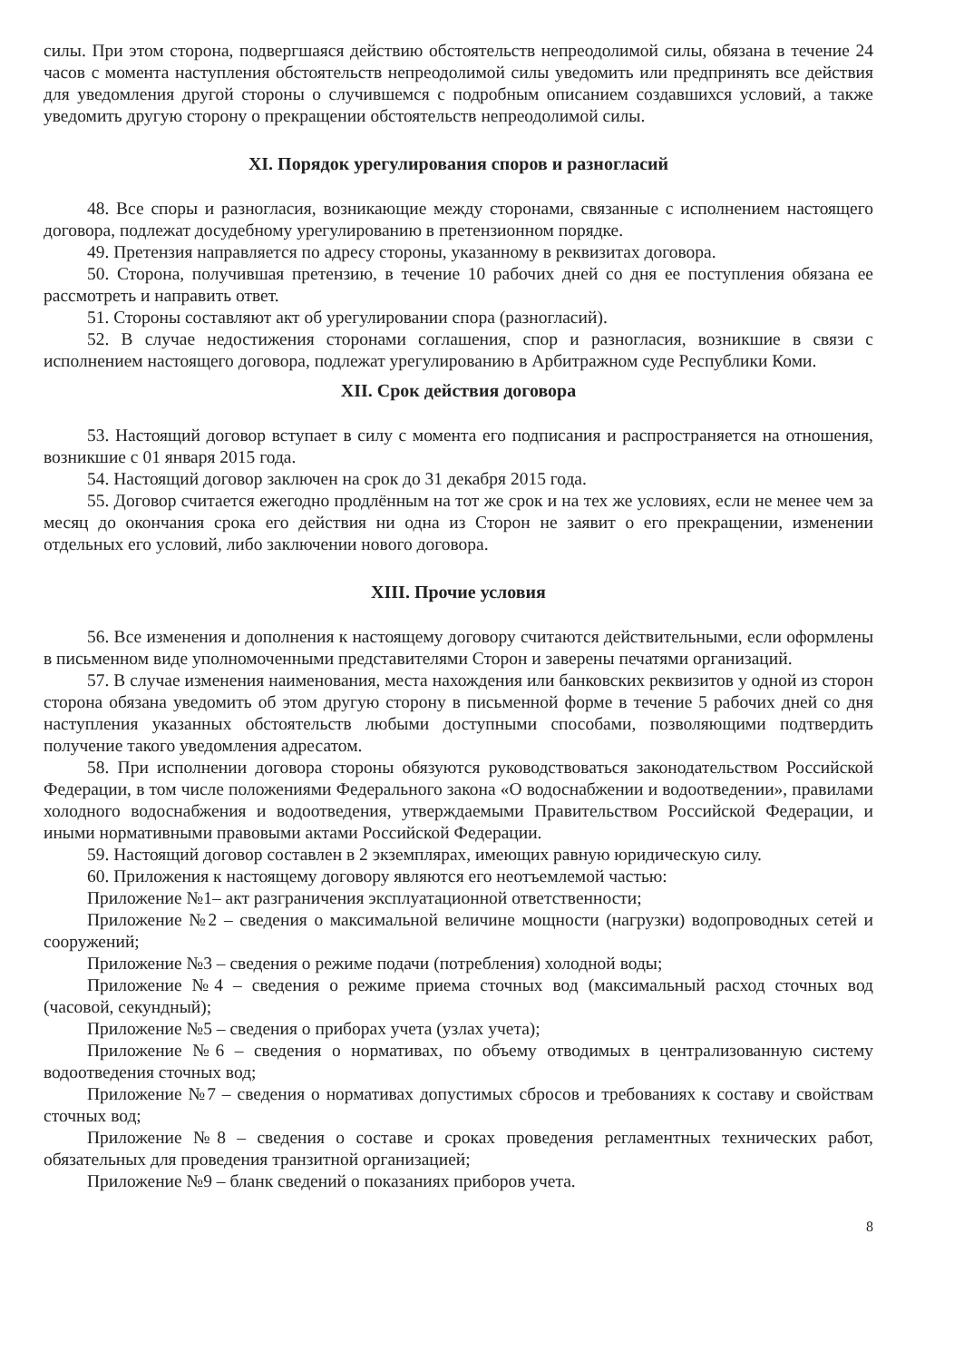силы. При этом сторона, подвергшаяся действию обстоятельств непреодолимой силы, обязана в течение 24 часов с момента наступления обстоятельств непреодолимой силы уведомить или предпринять все действия для уведомления другой стороны о случившемся с подробным описанием создавшихся условий, а также уведомить другую сторону о прекращении обстоятельств непреодолимой силы.
XI. Порядок урегулирования споров и разногласий
48. Все споры и разногласия, возникающие между сторонами, связанные с исполнением настоящего договора, подлежат досудебному урегулированию в претензионном порядке.
49. Претензия направляется по адресу стороны, указанному в реквизитах договора.
50. Сторона, получившая претензию, в течение 10 рабочих дней со дня ее поступления обязана ее рассмотреть и направить ответ.
51. Стороны составляют акт об урегулировании спора (разногласий).
52. В случае недостижения сторонами соглашения, спор и разногласия, возникшие в связи с исполнением настоящего договора, подлежат урегулированию в Арбитражном суде Республики Коми.
XII. Срок действия договора
53. Настоящий договор вступает в силу с момента его подписания и распространяется на отношения, возникшие с 01 января 2015 года.
54. Настоящий договор заключен на срок до 31 декабря 2015 года.
55. Договор считается ежегодно продлённым на тот же срок и на тех же условиях, если не менее чем за месяц до окончания срока его действия ни одна из Сторон не заявит о его прекращении, изменении отдельных его условий, либо заключении нового договора.
XIII. Прочие условия
56. Все изменения и дополнения к настоящему договору считаются действительными, если оформлены в письменном виде уполномоченными представителями Сторон и заверены печатями организаций.
57. В случае изменения наименования, места нахождения или банковских реквизитов у одной из сторон сторона обязана уведомить об этом другую сторону в письменной форме в течение 5 рабочих дней со дня наступления указанных обстоятельств любыми доступными способами, позволяющими подтвердить получение такого уведомления адресатом.
58. При исполнении договора стороны обязуются руководствоваться законодательством Российской Федерации, в том числе положениями Федерального закона «О водоснабжении и водоотведении», правилами холодного водоснабжения и водоотведения, утверждаемыми Правительством Российской Федерации, и иными нормативными правовыми актами Российской Федерации.
59. Настоящий договор составлен в 2 экземплярах, имеющих равную юридическую силу.
60. Приложения к настоящему договору являются его неотъемлемой частью:
Приложение №1– акт разграничения эксплуатационной ответственности;
Приложение №2 – сведения о максимальной величине мощности (нагрузки) водопроводных сетей и сооружений;
Приложение №3 – сведения о режиме подачи (потребления) холодной воды;
Приложение №4 – сведения о режиме приема сточных вод (максимальный расход сточных вод (часовой, секундный);
Приложение №5 – сведения о приборах учета (узлах учета);
Приложение №6 – сведения о нормативах, по объему отводимых в централизованную систему водоотведения сточных вод;
Приложение №7 – сведения о нормативах допустимых сбросов и требованиях к составу и свойствам сточных вод;
Приложение №8 – сведения о составе и сроках проведения регламентных технических работ, обязательных для проведения транзитной организацией;
Приложение №9 – бланк сведений о показаниях приборов учета.
8